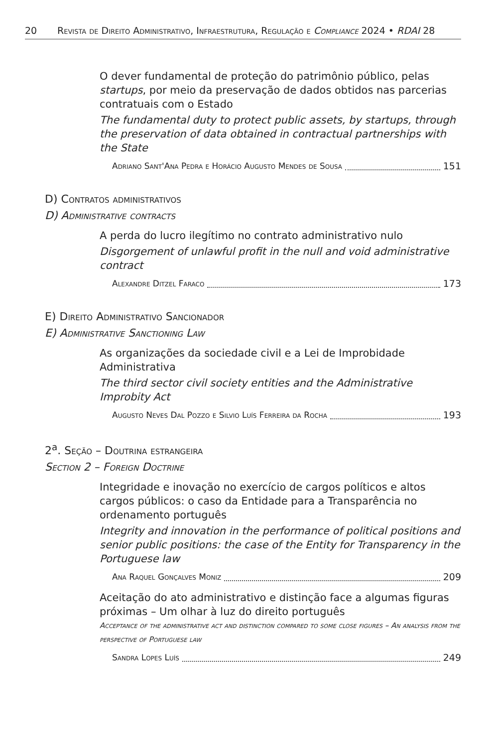20 Revista de Direito Administrativo, Infraestrutura, Regulação e Compliance 2024 • RDAI 28
O dever fundamental de proteção do patrimônio público, pelas startups, por meio da preservação de dados obtidos nas parcerias contratuais com o Estado
The fundamental duty to protect public assets, by startups, through the preservation of data obtained in contractual partnerships with the State
Adriano Sant'Ana Pedra e Horácio Augusto Mendes de Sousa 151
D) Contratos administrativos
D) Administrative contracts
A perda do lucro ilegítimo no contrato administrativo nulo
Disgorgement of unlawful profit in the null and void administrative contract
Alexandre Ditzel Faraco 173
E) Direito Administrativo Sancionador
E) Administrative Sanctioning Law
As organizações da sociedade civil e a Lei de Improbidade Administrativa
The third sector civil society entities and the Administrative Improbity Act
Augusto Neves Dal Pozzo e Silvio Luís Ferreira da Rocha 193
2<sup>a</sup>. Seção – Doutrina estrangeira
Section 2 – Foreign Doctrine
Integridade e inovação no exercício de cargos políticos e altos cargos públicos: o caso da Entidade para a Transparência no ordenamento português
Integrity and innovation in the performance of political positions and senior public positions: the case of the Entity for Transparency in the Portuguese law
Ana Raquel Gonçalves Moniz 209
Aceitação do ato administrativo e distinção face a algumas figuras próximas – Um olhar à luz do direito português
Acceptance of the administrative act and distinction compared to some close figures – An analysis from the perspective of Portuguese law
Sandra Lopes Luís 249